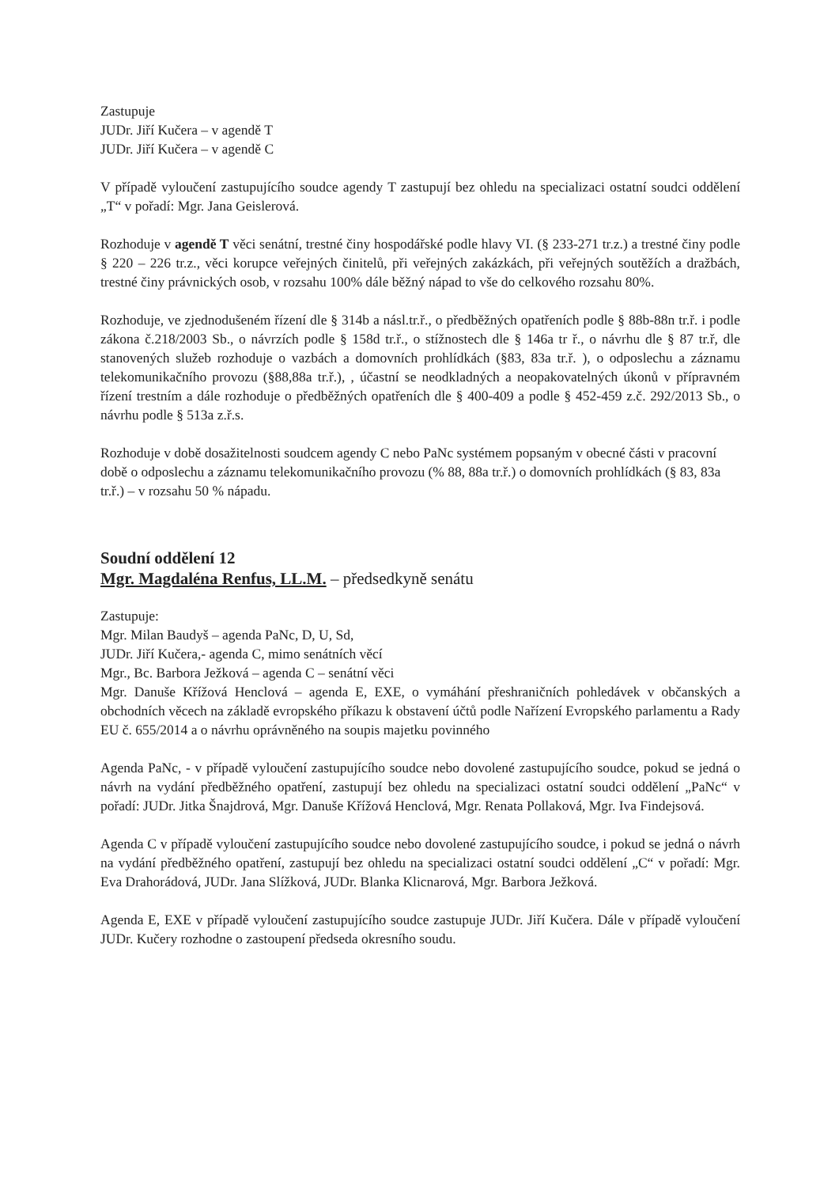Zastupuje
JUDr. Jiří Kučera – v agendě T
JUDr. Jiří Kučera – v agendě C
V případě vyloučení zastupujícího soudce agendy T zastupují bez ohledu na specializaci ostatní soudci oddělení „T“ v pořadí: Mgr. Jana Geislerová.
Rozhoduje v agendě T věci senátní, trestné činy hospodářské podle hlavy VI. (§ 233-271 tr.z.) a trestné činy podle § 220 – 226 tr.z., věci korupce veřejných činitelů, při veřejných zakázkách, při veřejných soutěžích a dražbách, trestné činy právnických osob, v rozsahu 100% dále běžný nápad to vše do celkového rozsahu 80%.
Rozhoduje, ve zjednodušeném řízení dle § 314b a násl.tr.ř., o předběžných opatřeních podle § 88b-88n tr.ř. i podle zákona č.218/2003 Sb., o návrzích podle § 158d tr.ř., o stížnostech dle § 146a tr ř., o návrhu dle § 87 tr.ř, dle stanovených služeb rozhoduje o vazbách a domovních prohlídkách (§83, 83a tr.ř. ), o odposlechu a záznamu telekomunikačního provozu (§88,88a tr.ř.), , účastní se neodkladných a neopakovatelných úkonů v přípravném řízení trestním a dále rozhoduje o předběžných opatřeních dle § 400-409 a podle § 452-459 z.č. 292/2013 Sb., o návrhu podle § 513a z.ř.s.
Rozhoduje v době dosažitelnosti soudcem agendy C nebo PaNc systémem popsaným v obecné části v pracovní době o odposlechu a záznamu telekomunikačního provozu (% 88, 88a tr.ř.) o domovních prohlídkách (§ 83, 83a tr.ř.) – v rozsahu 50 % nápadu.
Soudní oddělení 12
Mgr. Magdaléna Renfus, LL.M. – předsedkyně senátu
Zastupuje:
Mgr. Milan Baudyš – agenda PaNc, D, U, Sd,
JUDr. Jiří Kučera,- agenda C, mimo senátních věcí
Mgr., Bc. Barbora Ježková – agenda C – senátní věci
Mgr. Danuše Křížová Henclová – agenda E, EXE, o vymáhání přeshraničních pohledávek v občanských a obchodních věcech na základě evropského příkazu k obstavení účtů podle Nařízení Evropského parlamentu a Rady EU č. 655/2014 a o návrhu oprávněného na soupis majetku povinného
Agenda PaNc, - v případě vyloučení zastupujícího soudce nebo dovolené zastupujícího soudce, pokud se jedná o návrh na vydání předběžného opatření, zastupují bez ohledu na specializaci ostatní soudci oddělení „PaNc“ v pořadí: JUDr. Jitka Šnajdrová, Mgr. Danuše Křížová Henclová, Mgr. Renata Pollaková, Mgr. Iva Findejsová.
Agenda C v případě vyloučení zastupujícího soudce nebo dovolené zastupujícího soudce, i pokud se jedná o návrh na vydání předběžného opatření, zastupují bez ohledu na specializaci ostatní soudci oddělení „C“ v pořadí: Mgr. Eva Drahorádová, JUDr. Jana Slížková, JUDr. Blanka Klicnarová, Mgr. Barbora Ježková.
Agenda E, EXE v případě vyloučení zastupujícího soudce zastupuje JUDr. Jiří Kučera. Dále v případě vyloučení JUDr. Kučery rozhodne o zastoupení předseda okresního soudu.